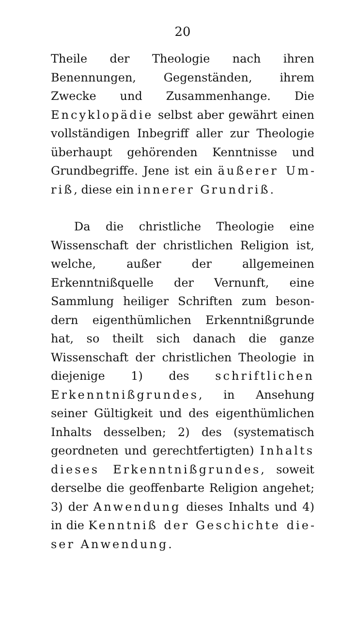20
Theile der Theologie nach ihren Benennungen, Gegenständen, ihrem Zwecke und Zusammen­hange. Die Encyklopädie selbst aber gewährt einen vollständigen Inbegriff aller zur Theologie überhaupt gehörenden Kenntnisse und Grundbegriffe. Jene ist ein äußerer Um­riß, diese ein innerer Grundriß.
Da die christliche Theologie eine Wissen­schaft der christlichen Religion ist, welche, außer der allgemeinen Erkenntnißquelle der Vernunft, eine Sammlung heiliger Schriften zum beson­dern eigenthümlichen Erkenntnißgrunde hat, so theilt sich danach die ganze Wissenschaft der christlichen Theologie in diejenige 1) des schriftlichen Erkenntnißgrundes, in Ansehung seiner Gültigkeit und des eigenthüm­lichen Inhalts desselben; 2) des (systematisch geordneten und gerechtfertigten) Inhalts dieses Erkenntnißgrundes, soweit derselbe die geoffenbarte Religion angehet; 3) der Anwendung dieses Inhalts und 4) in die Kenntniß der Geschichte die­ser Anwendung.